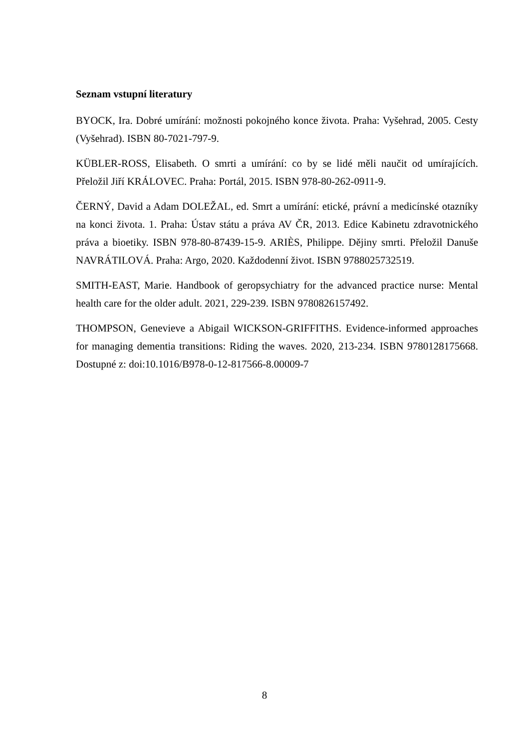Seznam vstupní literatury
BYOCK, Ira. Dobré umírání: možnosti pokojného konce života. Praha: Vyšehrad, 2005. Cesty (Vyšehrad). ISBN 80-7021-797-9.
KÜBLER-ROSS, Elisabeth. O smrti a umírání: co by se lidé měli naučit od umírajících. Přeložil Jiří KRÁLOVEC. Praha: Portál, 2015. ISBN 978-80-262-0911-9.
ČERNÝ, David a Adam DOLEŽAL, ed. Smrt a umírání: etické, právní a medicínské otazníky na konci života. 1. Praha: Ústav státu a práva AV ČR, 2013. Edice Kabinetu zdravotnického práva a bioetiky. ISBN 978-80-87439-15-9. ARIÈS, Philippe. Dějiny smrti. Přeložil Danuše NAVRÁTILOVÁ. Praha: Argo, 2020. Každodenní život. ISBN 9788025732519.
SMITH-EAST, Marie. Handbook of geropsychiatry for the advanced practice nurse: Mental health care for the older adult. 2021, 229-239. ISBN 9780826157492.
THOMPSON, Genevieve a Abigail WICKSON-GRIFFITHS. Evidence-informed approaches for managing dementia transitions: Riding the waves. 2020, 213-234. ISBN 9780128175668. Dostupné z: doi:10.1016/B978-0-12-817566-8.00009-7
8